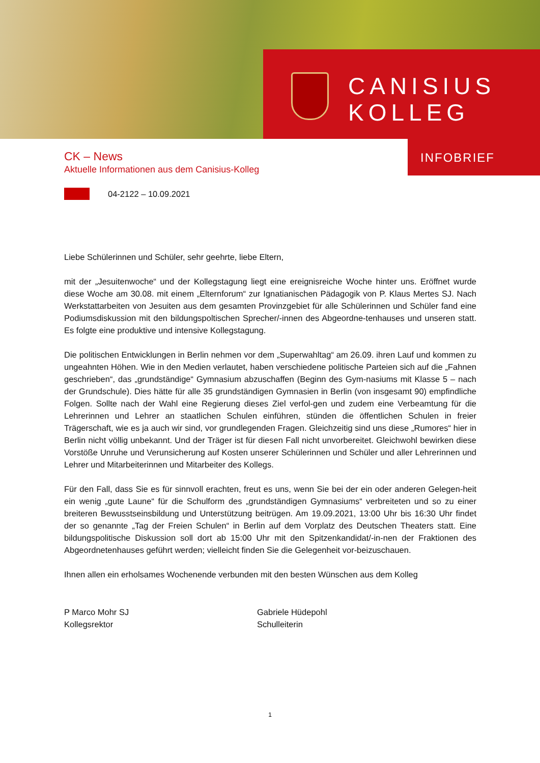CANISIUS
KOLLEG
INFOBRIEF
CK – News
Aktuelle Informationen aus dem Canisius-Kolleg
04-2122 – 10.09.2021
Liebe Schülerinnen und Schüler, sehr geehrte, liebe Eltern,
mit der „Jesuitenwoche“ und der Kollegstagung liegt eine ereignisreiche Woche hinter uns. Eröffnet wurde diese Woche am 30.08. mit einem „Elternforum“ zur Ignatianischen Pädagogik von P. Klaus Mertes SJ. Nach Werkstattarbeiten von Jesuiten aus dem gesamten Provinzgebiet für alle Schülerinnen und Schüler fand eine Podiumsdiskussion mit den bildungspoltischen Sprecher/-innen des Abgeordne-tenhauses und unseren statt. Es folgte eine produktive und intensive Kollegstagung.
Die politischen Entwicklungen in Berlin nehmen vor dem „Superwahltag“ am 26.09. ihren Lauf und kommen zu ungeahnten Höhen. Wie in den Medien verlautet, haben verschiedene politische Parteien sich auf die „Fahnen geschrieben“, das „grundständige“ Gymnasium abzuschaffen (Beginn des Gym-nasiums mit Klasse 5 – nach der Grundschule). Dies hätte für alle 35 grundständigen Gymnasien in Berlin (von insgesamt 90) empfindliche Folgen. Sollte nach der Wahl eine Regierung dieses Ziel verfol-gen und zudem eine Verbeamtung für die Lehrerinnen und Lehrer an staatlichen Schulen einführen, stünden die öffentlichen Schulen in freier Trägerschaft, wie es ja auch wir sind, vor grundlegenden Fragen. Gleichzeitig sind uns diese „Rumores“ hier in Berlin nicht völlig unbekannt. Und der Träger ist für diesen Fall nicht unvorbereitet. Gleichwohl bewirken diese Vorstöße Unruhe und Verunsicherung auf Kosten unserer Schülerinnen und Schüler und aller Lehrerinnen und Lehrer und Mitarbeiterinnen und Mitarbeiter des Kollegs.
Für den Fall, dass Sie es für sinnvoll erachten, freut es uns, wenn Sie bei der ein oder anderen Gelegen-heit ein wenig „gute Laune“ für die Schulform des „grundständigen Gymnasiums“ verbreiteten und so zu einer breiteren Bewusstseinsbildung und Unterstützung beitrügen. Am 19.09.2021, 13:00 Uhr bis 16:30 Uhr findet der so genannte „Tag der Freien Schulen“ in Berlin auf dem Vorplatz des Deutschen Theaters statt. Eine bildungspolitische Diskussion soll dort ab 15:00 Uhr mit den Spitzenkandidat/-in-nen der Fraktionen des Abgeordnetenhauses geführt werden; vielleicht finden Sie die Gelegenheit vor-beizuschauen.
Ihnen allen ein erholsames Wochenende verbunden mit den besten Wünschen aus dem Kolleg
P Marco Mohr SJ
Kollegsrektor
Gabriele Hüdepohl
Schulleiterin
1